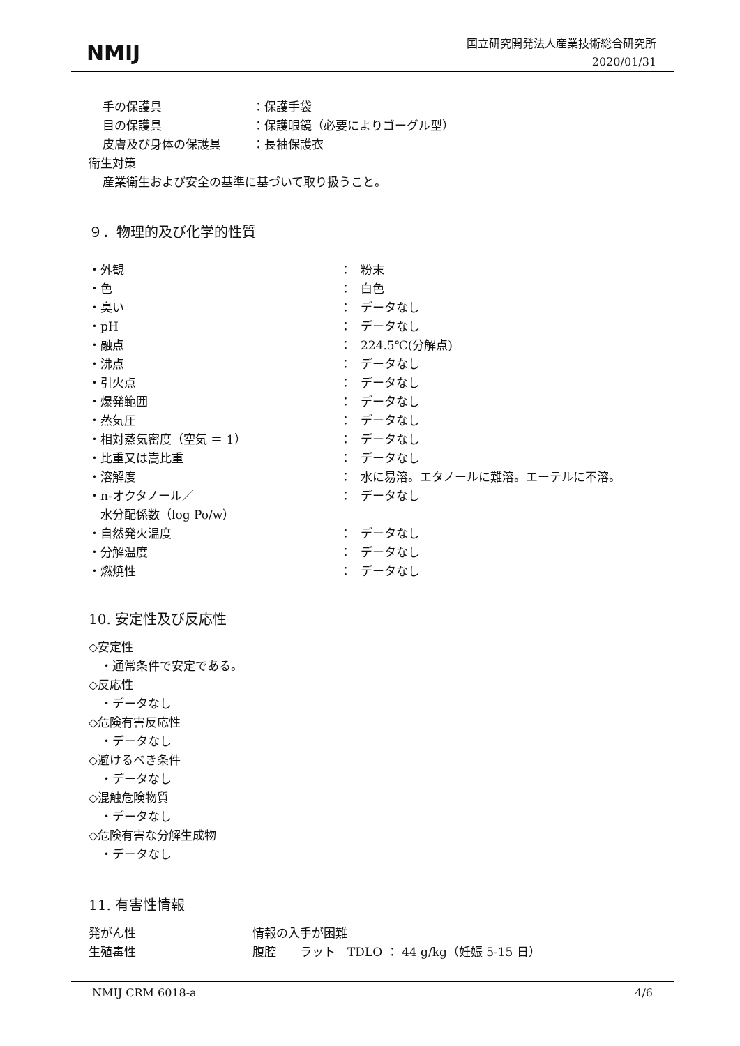NMIJ
国立研究開発法人産業技術総合研究所
2020/01/31
手の保護具 ：保護手袋
目の保護具 ：保護眼鏡（必要によりゴーグル型）
皮膚及び身体の保護具 ：長袖保護衣
衛生対策
産業衛生および安全の基準に基づいて取り扱うこと。
９．物理的及び化学的性質
・外観 ： 粉末
・色 ： 白色
・臭い ： データなし
・pH ： データなし
・融点 ： 224.5℃(分解点)
・沸点 ： データなし
・引火点 ： データなし
・爆発範囲 ： データなし
・蒸気圧 ： データなし
・相対蒸気密度（空気 ＝ 1） ： データなし
・比重又は嵩比重 ： データなし
・溶解度 ： 水に易溶。エタノールに難溶。エーテルに不溶。
・n-オクタノール／
　水分配係数（log Po/w） ： データなし
・自然発火温度 ： データなし
・分解温度 ： データなし
・燃焼性 ： データなし
10. 安定性及び反応性
◇安定性
　・通常条件で安定である。
◇反応性
　・データなし
◇危険有害反応性
　・データなし
◇避けるべき条件
　・データなし
◇混触危険物質
　・データなし
◇危険有害な分解生成物
　・データなし
11. 有害性情報
発がん性 情報の入手が困難
生殖毒性 腹腔　　ラット　TDLO ： 44 g/kg（妊娠 5-15 日）
NMIJ CRM 6018-a 4/6